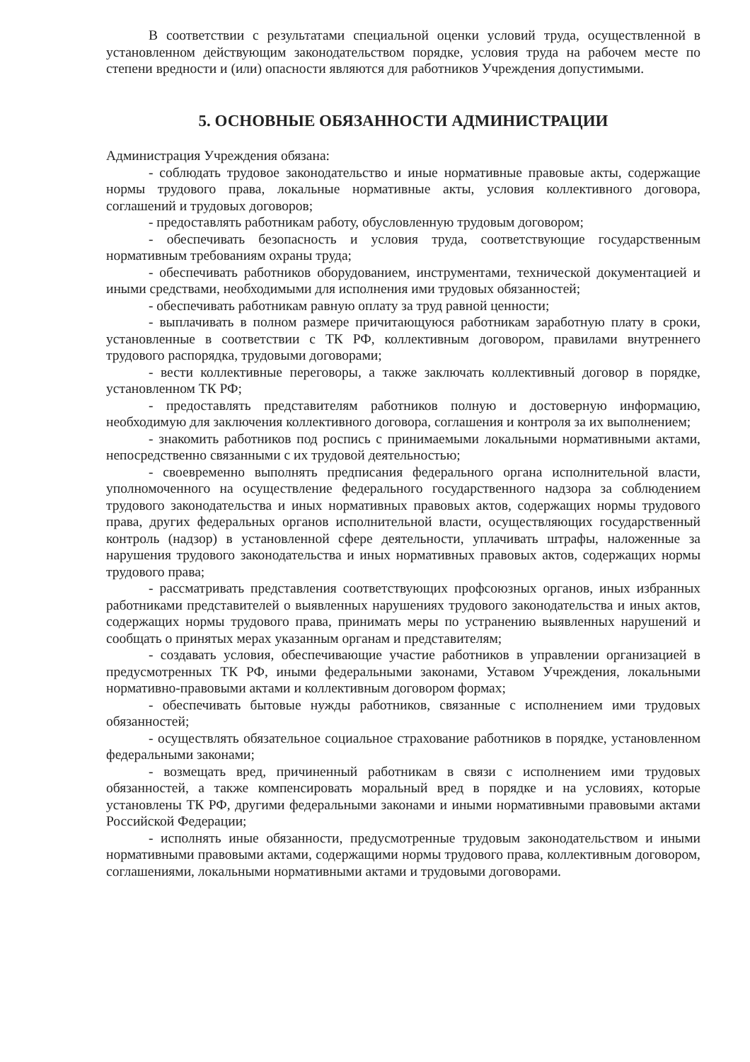В соответствии с результатами специальной оценки условий труда, осуществленной в установленном действующим законодательством порядке, условия труда на рабочем месте по степени вредности и (или) опасности являются для работников Учреждения допустимыми.
5. ОСНОВНЫЕ ОБЯЗАННОСТИ АДМИНИСТРАЦИИ
Администрация Учреждения обязана:
- соблюдать трудовое законодательство и иные нормативные правовые акты, содержащие нормы трудового права, локальные нормативные акты, условия коллективного договора, соглашений и трудовых договоров;
- предоставлять работникам работу, обусловленную трудовым договором;
- обеспечивать безопасность и условия труда, соответствующие государственным нормативным требованиям охраны труда;
- обеспечивать работников оборудованием, инструментами, технической документацией и иными средствами, необходимыми для исполнения ими трудовых обязанностей;
- обеспечивать работникам равную оплату за труд равной ценности;
- выплачивать в полном размере причитающуюся работникам заработную плату в сроки, установленные в соответствии с ТК РФ, коллективным договором, правилами внутреннего трудового распорядка, трудовыми договорами;
- вести коллективные переговоры, а также заключать коллективный договор в порядке, установленном ТК РФ;
- предоставлять представителям работников полную и достоверную информацию, необходимую для заключения коллективного договора, соглашения и контроля за их выполнением;
- знакомить работников под роспись с принимаемыми локальными нормативными актами, непосредственно связанными с их трудовой деятельностью;
- своевременно выполнять предписания федерального органа исполнительной власти, уполномоченного на осуществление федерального государственного надзора за соблюдением трудового законодательства и иных нормативных правовых актов, содержащих нормы трудового права, других федеральных органов исполнительной власти, осуществляющих государственный контроль (надзор) в установленной сфере деятельности, уплачивать штрафы, наложенные за нарушения трудового законодательства и иных нормативных правовых актов, содержащих нормы трудового права;
- рассматривать представления соответствующих профсоюзных органов, иных избранных работниками представителей о выявленных нарушениях трудового законодательства и иных актов, содержащих нормы трудового права, принимать меры по устранению выявленных нарушений и сообщать о принятых мерах указанным органам и представителям;
- создавать условия, обеспечивающие участие работников в управлении организацией в предусмотренных ТК РФ, иными федеральными законами, Уставом Учреждения, локальными нормативно-правовыми актами и коллективным договором формах;
- обеспечивать бытовые нужды работников, связанные с исполнением ими трудовых обязанностей;
- осуществлять обязательное социальное страхование работников в порядке, установленном федеральными законами;
- возмещать вред, причиненный работникам в связи с исполнением ими трудовых обязанностей, а также компенсировать моральный вред в порядке и на условиях, которые установлены ТК РФ, другими федеральными законами и иными нормативными правовыми актами Российской Федерации;
- исполнять иные обязанности, предусмотренные трудовым законодательством и иными нормативными правовыми актами, содержащими нормы трудового права, коллективным договором, соглашениями, локальными нормативными актами и трудовыми договорами.